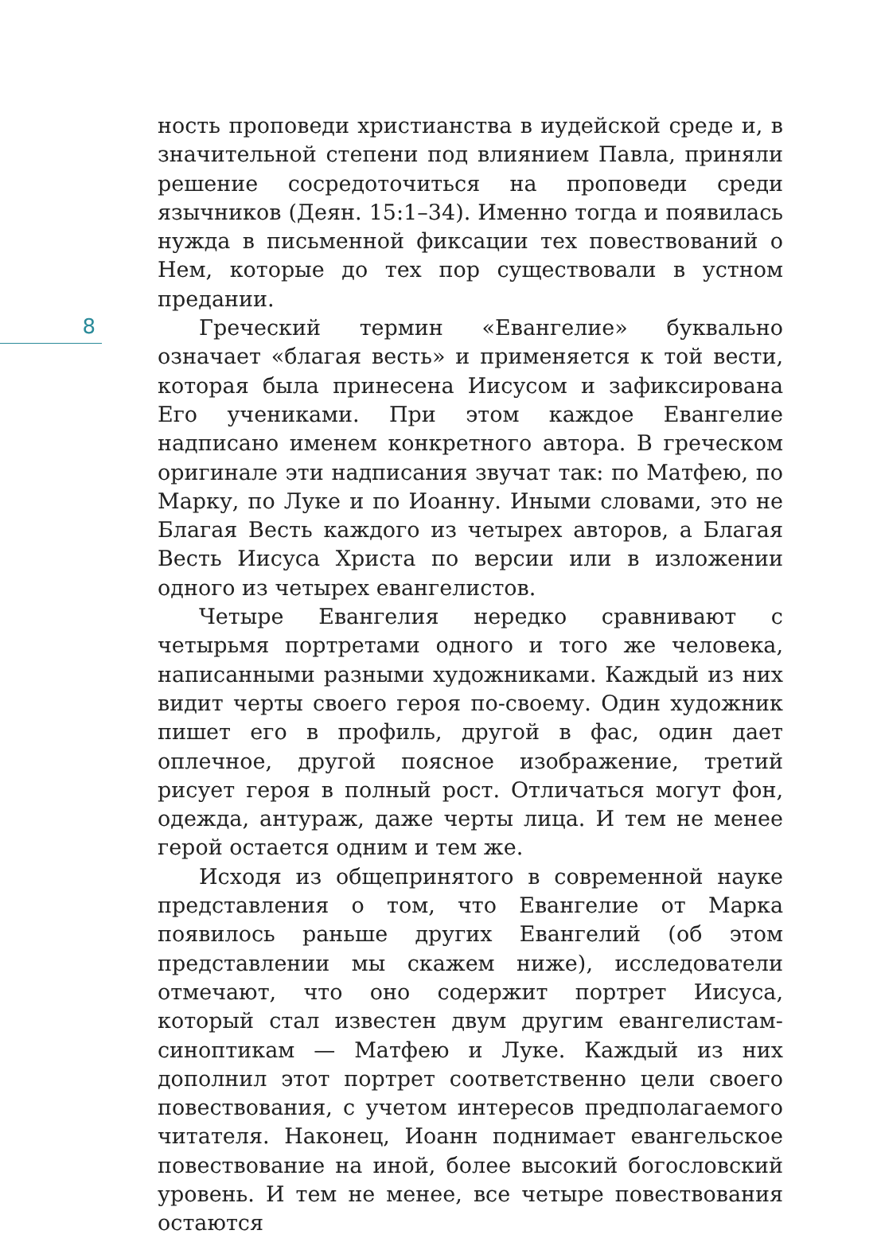8
ность проповеди христианства в иудейской среде и, в значительной степени под влиянием Павла, приняли решение сосредоточиться на проповеди среди язычников (Деян. 15:1–34). Именно тогда и появилась нужда в письменной фиксации тех повествований о Нем, которые до тех пор существовали в устном предании.
Греческий термин «Евангелие» буквально означает «благая весть» и применяется к той вести, которая была принесена Иисусом и зафиксирована Его учениками. При этом каждое Евангелие надписано именем конкретного автора. В греческом оригинале эти надписания звучат так: по Матфею, по Марку, по Луке и по Иоанну. Иными словами, это не Благая Весть каждого из четырех авторов, а Благая Весть Иисуса Христа по версии или в изложении одного из четырех евангелистов.
Четыре Евангелия нередко сравнивают с четырьмя портретами одного и того же человека, написанными разными художниками. Каждый из них видит черты своего героя по-своему. Один художник пишет его в профиль, другой в фас, один дает оплечное, другой поясное изображение, третий рисует героя в полный рост. Отличаться могут фон, одежда, антураж, даже черты лица. И тем не менее герой остается одним и тем же.
Исходя из общепринятого в современной науке представления о том, что Евангелие от Марка появилось раньше других Евангелий (об этом представлении мы скажем ниже), исследователи отмечают, что оно содержит портрет Иисуса, который стал известен двум другим евангелистам-синоптикам — Матфею и Луке. Каждый из них дополнил этот портрет соответственно цели своего повествования, с учетом интересов предполагаемого читателя. Наконец, Иоанн поднимает евангельское повествование на иной, более высокий богословский уровень. И тем не менее, все четыре повествования остаются